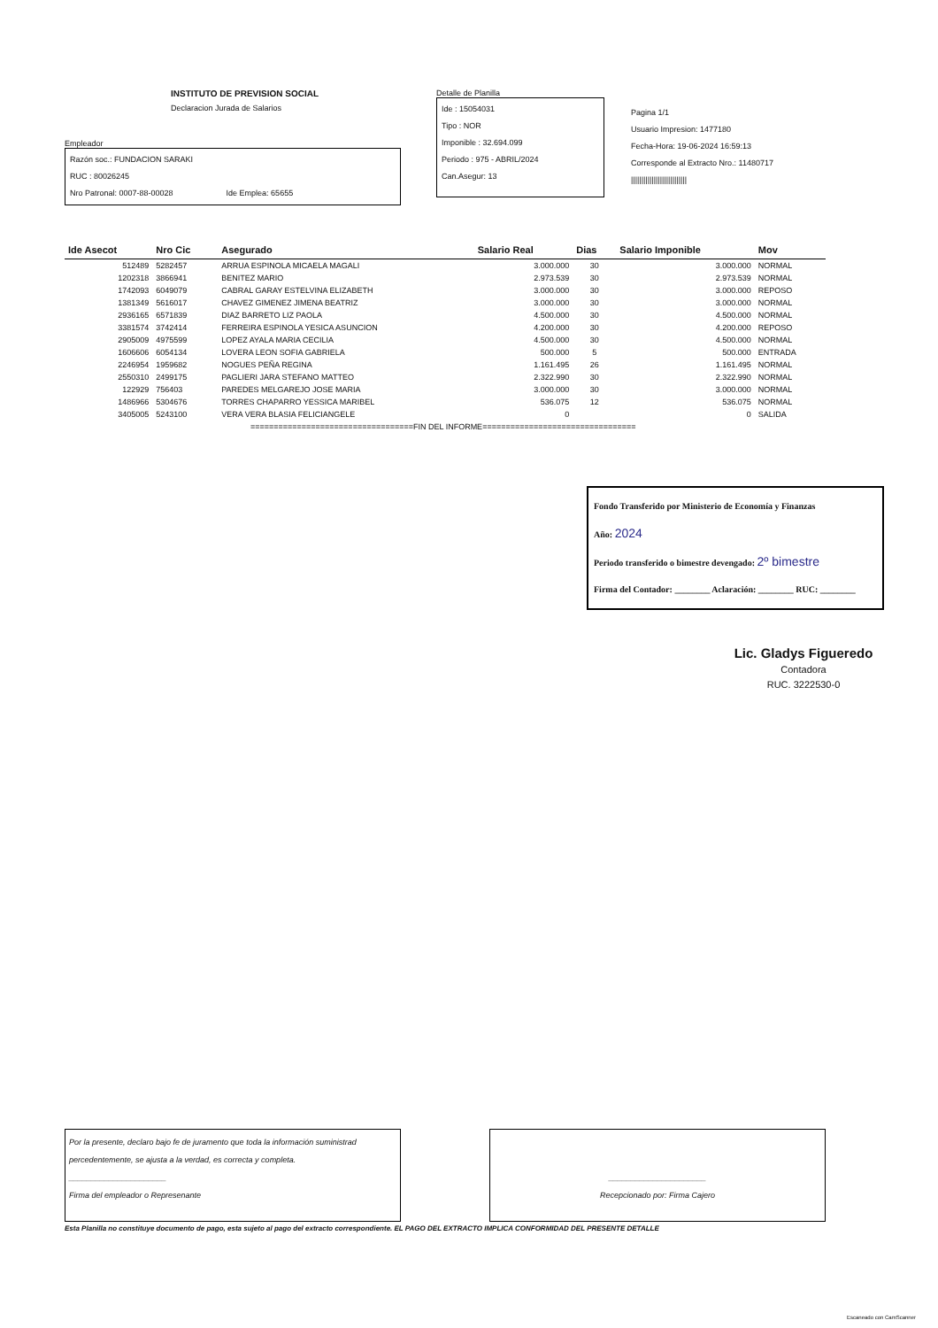INSTITUTO DE PREVISION SOCIAL
Declaracion Jurada de Salarios
Empleador
Razón soc.: FUNDACION SARAKI
RUC : 80026245
Nro Patronal: 0007-88-00028 Ide Emplea: 65655
Detalle de Planilla
Ide : 15054031
Tipo : NOR
Imponible : 32.694.099
Periodo : 975 - ABRIL/2024
Can.Asegur: 13
Pagina 1/1
Usuario Impresion: 1477180
Fecha-Hora: 19-06-2024 16:59:13
Corresponde al Extracto Nro.: 11480717
|||||||||||||||||||||||||||
| Ide Asecot | Nro Cic | Asegurado | Salario Real | Dias | Salario Imponible | Mov |
| --- | --- | --- | --- | --- | --- | --- |
| 512489 | 5282457 | ARRUA ESPINOLA MICAELA MAGALI | 3.000.000 | 30 | 3.000.000 | NORMAL |
| 1202318 | 3866941 | BENITEZ MARIO | 2.973.539 | 30 | 2.973.539 | NORMAL |
| 1742093 | 6049079 | CABRAL GARAY ESTELVINA ELIZABETH | 3.000.000 | 30 | 3.000.000 | REPOSO |
| 1381349 | 5616017 | CHAVEZ GIMENEZ JIMENA BEATRIZ | 3.000.000 | 30 | 3.000.000 | NORMAL |
| 2936165 | 6571839 | DIAZ BARRETO LIZ PAOLA | 4.500.000 | 30 | 4.500.000 | NORMAL |
| 3381574 | 3742414 | FERREIRA ESPINOLA YESICA ASUNCION | 4.200.000 | 30 | 4.200.000 | REPOSO |
| 2905009 | 4975599 | LOPEZ AYALA MARIA CECILIA | 4.500.000 | 30 | 4.500.000 | NORMAL |
| 1606606 | 6054134 | LOVERA LEON SOFIA GABRIELA | 500.000 | 5 | 500.000 | ENTRADA |
| 2246954 | 1959682 | NOGUES PEÑA REGINA | 1.161.495 | 26 | 1.161.495 | NORMAL |
| 2550310 | 2499175 | PAGLIERI JARA STEFANO MATTEO | 2.322.990 | 30 | 2.322.990 | NORMAL |
| 122929 | 756403 | PAREDES MELGAREJO JOSE MARIA | 3.000.000 | 30 | 3.000.000 | NORMAL |
| 1486966 | 5304676 | TORRES CHAPARRO YESSICA MARIBEL | 536.075 | 12 | 536.075 | NORMAL |
| 3405005 | 5243100 | VERA VERA BLASIA FELICIANGELE | 0 | | 0 | SALIDA |
| ===================================FIN DEL INFORME================================= | | | | | | |
Fondo Transferido por Ministerio de Economía y Finanzas
Año: 2024
Periodo transferido o bimestre devengado: 2º bimestre
Firma del Contador: ________ Aclaración: ________ RUC: ________
Lic. Gladys Figueredo
Contadora
RUC. 3222530-0
Por la presente, declaro bajo fe de juramento que toda la información suministrad percedentemente, se ajusta a la verdad, es correcta y completa.
______________________
Firma del empleador o Represenante
______________________
Recepcionado por: Firma Cajero
Esta Planilla no constituye documento de pago, esta sujeto al pago del extracto correspondiente. EL PAGO DEL EXTRACTO IMPLICA CONFORMIDAD DEL PRESENTE DETALLE
Escaneado con CamScanner